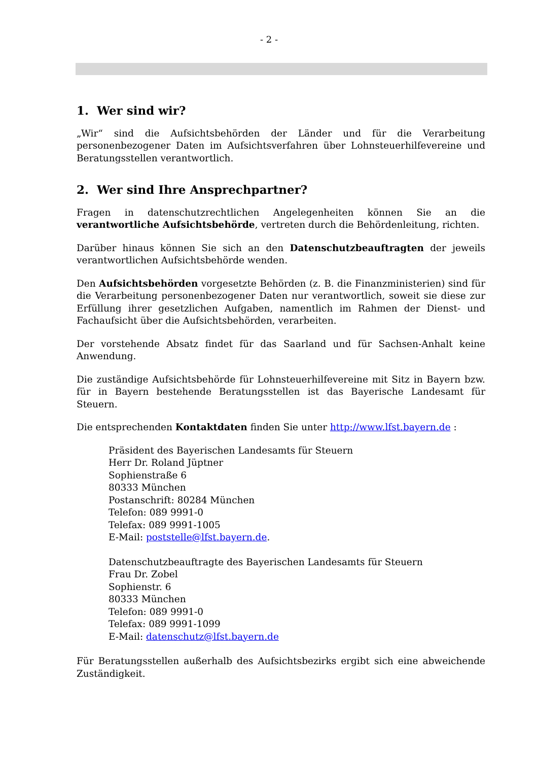- 2 -
1. Wer sind wir?
„Wir“ sind die Aufsichtsbehörden der Länder und für die Verarbeitung personenbezogener Daten im Aufsichtsverfahren über Lohnsteuerhilfevereine und Beratungsstellen verantwortlich.
2. Wer sind Ihre Ansprechpartner?
Fragen in datenschutzrechtlichen Angelegenheiten können Sie an die verantwortliche Aufsichtsbehörde, vertreten durch die Behördenleitung, richten.
Darüber hinaus können Sie sich an den Datenschutzbeauftragten der jeweils verantwortlichen Aufsichtsbehörde wenden.
Den Aufsichtsbehörden vorgesetzte Behörden (z. B. die Finanzministerien) sind für die Verarbeitung personenbezogener Daten nur verantwortlich, soweit sie diese zur Erfüllung ihrer gesetzlichen Aufgaben, namentlich im Rahmen der Dienst- und Fachaufsicht über die Aufsichtsbehörden, verarbeiten.
Der vorstehende Absatz findet für das Saarland und für Sachsen-Anhalt keine Anwendung.
Die zuständige Aufsichtsbehörde für Lohnsteuerhilfevereine mit Sitz in Bayern bzw. für in Bayern bestehende Beratungsstellen ist das Bayerische Landesamt für Steuern.
Die entsprechenden Kontaktdaten finden Sie unter http://www.lfst.bayern.de :
Präsident des Bayerischen Landesamts für Steuern
Herr Dr. Roland Jüptner
Sophienstraße 6
80333 München
Postanschrift: 80284 München
Telefon: 089 9991-0
Telefax: 089 9991-1005
E-Mail: poststelle@lfst.bayern.de.
Datenschutzbeauftragte des Bayerischen Landesamts für Steuern
Frau Dr. Zobel
Sophienstr. 6
80333 München
Telefon: 089 9991-0
Telefax: 089 9991-1099
E-Mail: datenschutz@lfst.bayern.de
Für Beratungsstellen außerhalb des Aufsichtsbezirks ergibt sich eine abweichende Zuständigkeit.